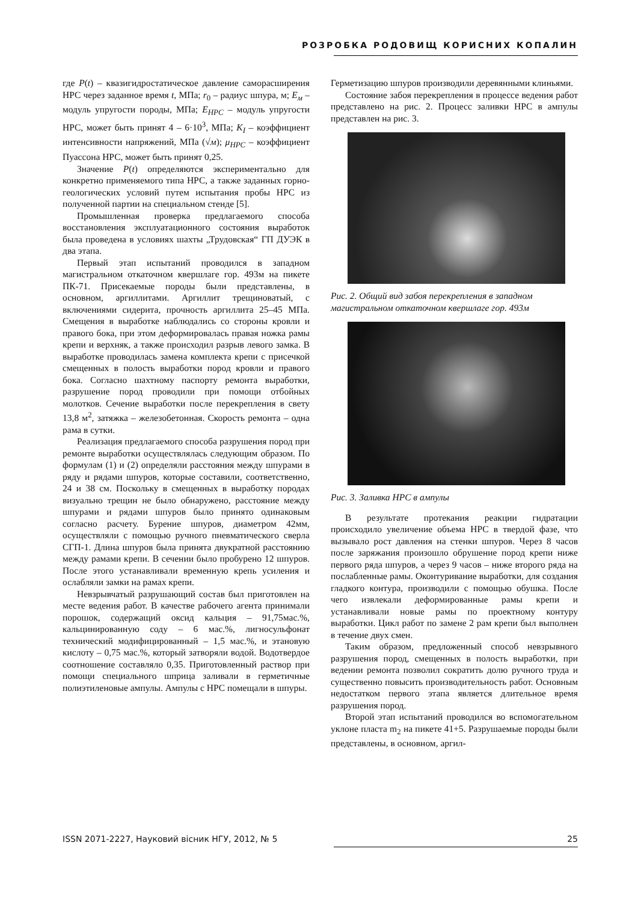РОЗРОБКА РОДОВИЩ КОРИСНИХ КОПАЛИН
где P(t) – квазигидростатическое давление саморасширения НРС через заданное время t, МПа; r<sub>0</sub> – радиус шпура, м; E<sub>м</sub> – модуль упругости породы, МПа; E<sub>НРС</sub> – модуль упругости НРС, может быть принят 4 – 6·10<sup>3</sup>, МПа; K<sub>I</sub> – коэффициент интенсивности напряжений, МПа (√м); μ<sub>НРС</sub> – коэффициент Пуассона НРС, может быть принят 0,25.
Значение P(t) определяются экспериментально для конкретно применяемого типа НРС, а также заданных горно-геологических условий путем испытания пробы НРС из полученной партии на специальном стенде [5].
Промышленная проверка предлагаемого способа восстановления эксплуатационного состояния выработок была проведена в условиях шахты „Трудовская“ ГП ДУЭК в два этапа.
Первый этап испытаний проводился в западном магистральном откаточном квершлаге гор. 493м на пикете ПК-71. Присекаемые породы были представлены, в основном, аргиллитами. Аргиллит трещиноватый, с включениями сидерита, прочность аргиллита 25–45 МПа. Смещения в выработке наблюдались со стороны кровли и правого бока, при этом деформировалась правая ножка рамы крепи и верхняк, а также происходил разрыв левого замка. В выработке проводилась замена комплекта крепи с присечкой смещенных в полость выработки пород кровли и правого бока. Согласно шахтному паспорту ремонта выработки, разрушение пород проводили при помощи отбойных молотков. Сечение выработки после перекрепления в свету 13,8 м<sup>2</sup>, затяжка – железобетонная. Скорость ремонта – одна рама в сутки.
Реализация предлагаемого способа разрушения пород при ремонте выработки осуществлялась следующим образом. По формулам (1) и (2) определяли расстояния между шпурами в ряду и рядами шпуров, которые составили, соответственно, 24 и 38 см. Поскольку в смещенных в выработку породах визуально трещин не было обнаружено, расстояние между шпурами и рядами шпуров было принято одинаковым согласно расчету. Бурение шпуров, диаметром 42мм, осуществляли с помощью ручного пневматического сверла СГП-1. Длина шпуров была принята двукратной расстоянию между рамами крепи. В сечении было пробурено 12 шпуров. После этого устанавливали временную крепь усиления и ослабляли замки на рамах крепи.
Невзрывчатый разрушающий состав был приготовлен на месте ведения работ. В качестве рабочего агента принимали порошок, содержащий оксид кальция – 91,75мас.%, кальцинированную соду – 6 мас.%, лигносульфонат технический модифицированный – 1,5 мас.%, и этановую кислоту – 0,75 мас.%, который затворяли водой. Водотвердое соотношение составляло 0,35. Приготовленный раствор при помощи специального шприца заливали в герметичные полиэтиленовые ампулы. Ампулы с НРС помещали в шпуры.
Герметизацию шпуров производили деревянными клиньями.
Состояние забоя перекрепления в процессе ведения работ представлено на рис. 2. Процесс заливки НРС в ампулы представлен на рис. 3.
Рис. 2. Общий вид забоя перекрепления в западном магистральном откаточном квершлаге гор. 493м
Рис. 3. Заливка НРС в ампулы
В результате протекания реакции гидратации происходило увеличение объема НРС в твердой фазе, что вызывало рост давления на стенки шпуров. Через 8 часов после заряжания произошло обрушение пород крепи ниже первого ряда шпуров, а через 9 часов – ниже второго ряда на послабленные рамы. Оконтуривание выработки, для создания гладкого контура, производили с помощью обушка. После чего извлекали деформированные рамы крепи и устанавливали новые рамы по проектному контуру выработки. Цикл работ по замене 2 рам крепи был выполнен в течение двух смен.
Таким образом, предложенный способ невзрывного разрушения пород, смещенных в полость выработки, при ведении ремонта позволил сократить долю ручного труда и существенно повысить производительность работ. Основным недостатком первого этапа является длительное время разрушения пород.
Второй этап испытаний проводился во вспомогательном уклоне пласта m<sub>2</sub> на пикете 41+5. Разрушаемые породы были представлены, в основном, аргил-
ISSN 2071-2227, Науковий вісник НГУ, 2012, № 5 25